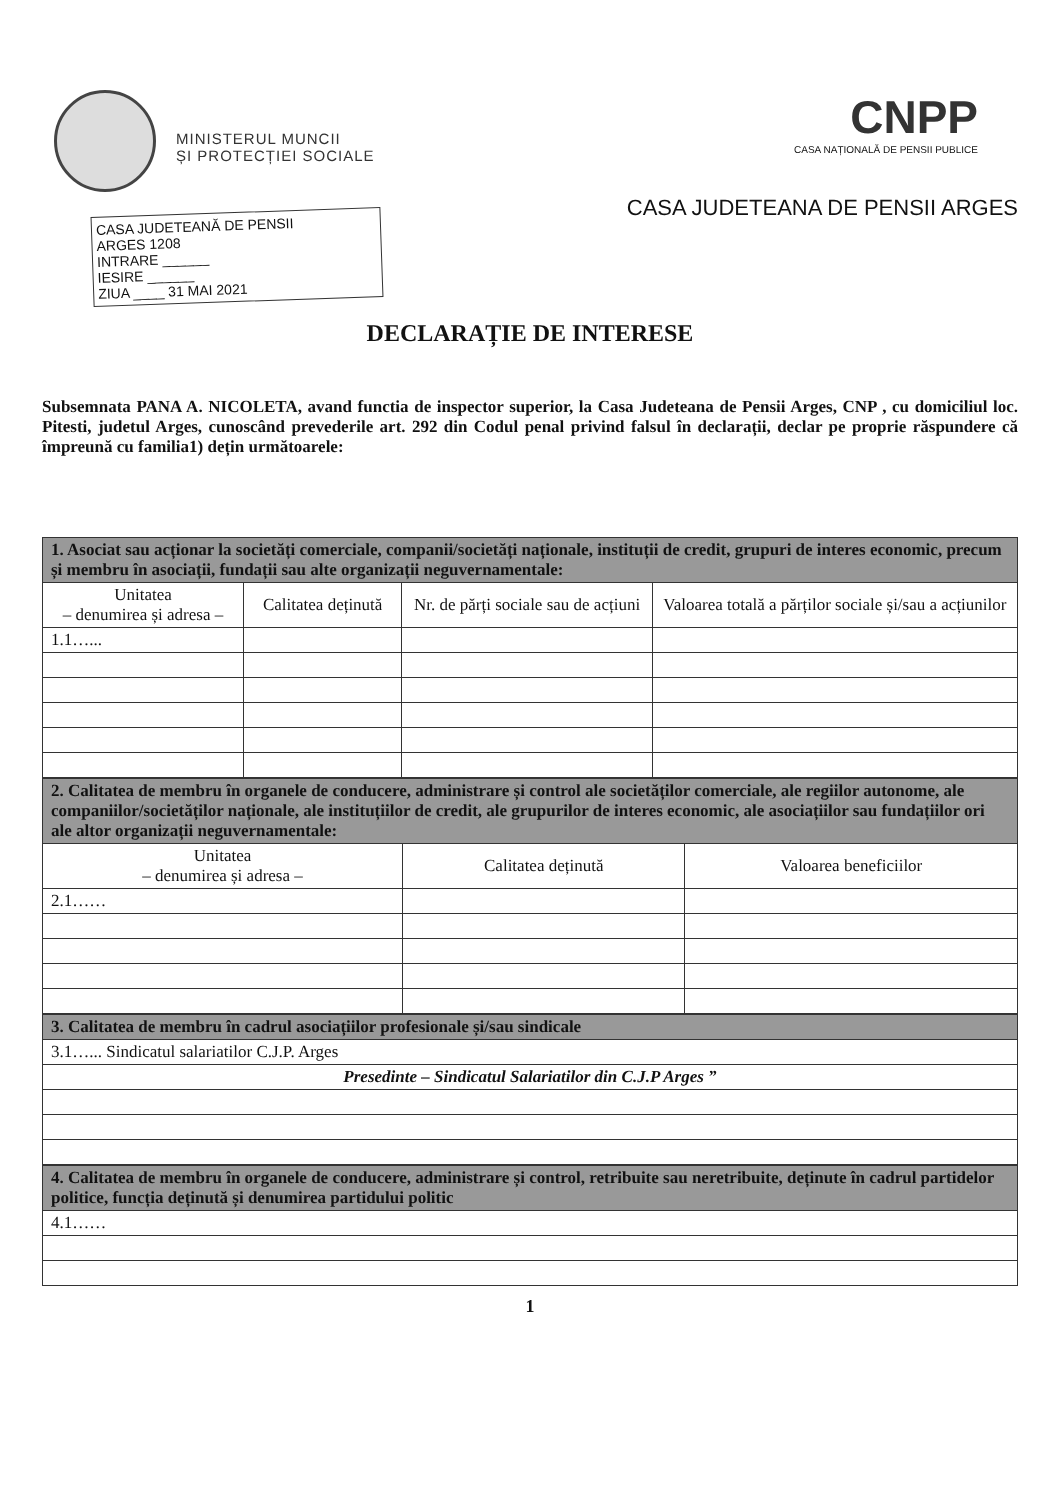MINISTERUL MUNCII
ȘI PROTECȚIEI SOCIALE
CASA JUDETEANĂ DE PENSII
ARGES 1208
INTRARE ______
IESIRE ______
ZIUA ____ 31 MAI 2021
CNPP
CASA NAȚIONALĂ DE PENSII PUBLICE
CASA JUDETEANA DE PENSII ARGES
DECLARAȚIE DE INTERESE
Subsemnata PANA A. NICOLETA, avand functia de inspector superior, la Casa Judeteana de Pensii Arges, CNP , cu domiciliul loc. Pitesti, judetul Arges, cunoscând prevederile art. 292 din Codul penal privind falsul în declarații, declar pe proprie răspundere că împreună cu familia1) dețin următoarele:
| 1. Asociat sau acționar la societăți comerciale, companii/societăți naționale, instituții de credit, grupuri de interes economic, precum și membru în asociații, fundații sau alte organizații neguvernamentale: | | | |
| --- | --- | --- | --- |
| Unitatea – denumirea și adresa – | Calitatea deținută | Nr. de părți sociale sau de acțiuni | Valoarea totală a părților sociale și/sau a acțiunilor |
| 1.1…... | | | |
| 2. Calitatea de membru în organele de conducere, administrare și control ale societăților comerciale, ale regiilor autonome, ale companiilor/societăților naționale, ale instituțiilor de credit, ale grupurilor de interes economic, ale asociațiilor sau fundațiilor ori ale altor organizații neguvernamentale: | | |
| --- | --- | --- |
| Unitatea – denumirea și adresa – | Calitatea deținută | Valoarea beneficiilor |
| 2.1…… | | |
| 3. Calitatea de membru în cadrul asociațiilor profesionale și/sau sindicale |
| --- |
| 3.1…... Sindicatul salariatilor C.J.P. Arges |
| Presedinte – Sindicatul Salariatilor din C.J.P Arges ” |
| 4. Calitatea de membru în organele de conducere, administrare și control, retribuite sau neretribuite, deținute în cadrul partidelor politice, funcția deținută și denumirea partidului politic |
| --- |
| 4.1…… |
1